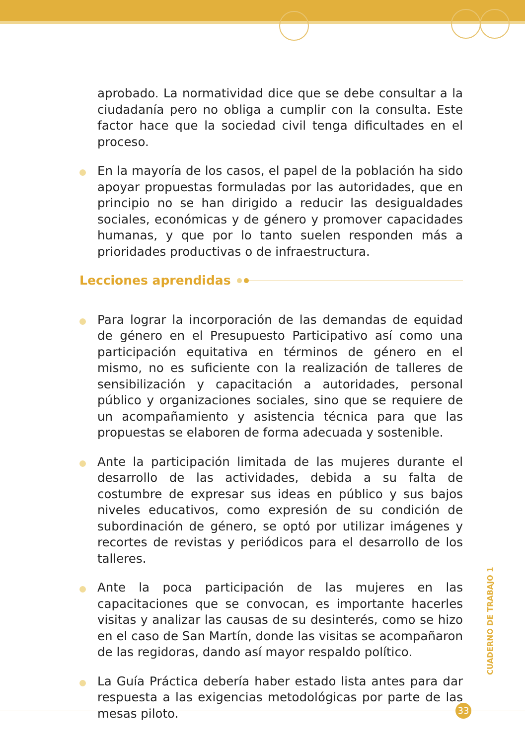aprobado. La normatividad dice que se debe consultar a la ciudadanía pero no obliga a cumplir con la consulta. Este factor hace que la sociedad civil tenga dificultades en el proceso.
En la mayoría de los casos, el papel de la población ha sido apoyar propuestas formuladas por las autoridades, que en principio no se han dirigido a reducir las desigualdades sociales, económicas y de género y promover capacidades humanas, y que por lo tanto suelen responden más a prioridades productivas o de infraestructura.
Lecciones aprendidas
Para lograr la incorporación de las demandas de equidad de género en el Presupuesto Participativo así como una participación equitativa en términos de género en el mismo, no es suficiente con la realización de talleres de sensibilización y capacitación a autoridades, personal público y organizaciones sociales, sino que se requiere de un acompañamiento y asistencia técnica para que las propuestas se elaboren de forma adecuada y sostenible.
Ante la participación limitada de las mujeres durante el desarrollo de las actividades, debida a su falta de costumbre de expresar sus ideas en público y sus bajos niveles educativos, como expresión de su condición de subordinación de género, se optó por utilizar imágenes y recortes de revistas y periódicos para el desarrollo de los talleres.
Ante la poca participación de las mujeres en las capacitaciones que se convocan, es importante hacerles visitas y analizar las causas de su desinterés, como se hizo en el caso de San Martín, donde las visitas se acompañaron de las regidoras, dando así mayor respaldo político.
La Guía Práctica debería haber estado lista antes para dar respuesta a las exigencias metodológicas por parte de las mesas piloto.
CUADERNO DE TRABAJO 1
33